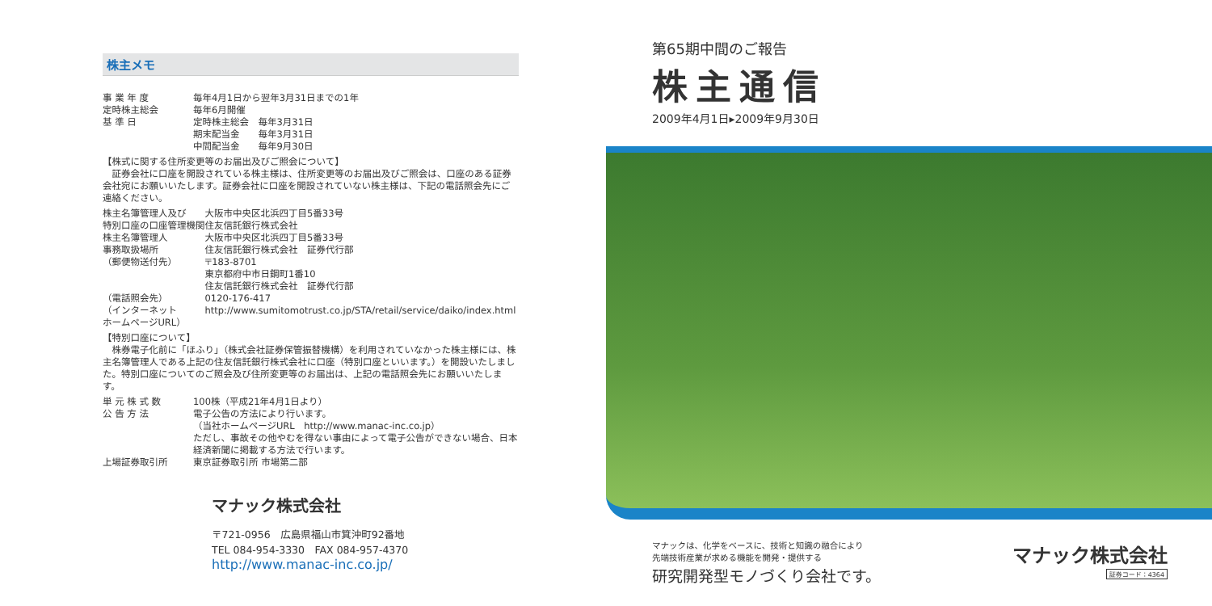株主メモ
| 事 業 年 度 | 毎年4月1日から翌年3月31日までの1年 |
| 定時株主総会 | 毎年6月開催 |
| 基 準 日 | 定時株主総会 毎年3月31日 期末配当金 毎年3月31日 中間配当金 毎年9月30日 |
【株式に関する住所変更等のお届出及びご照会について】
　証券会社に口座を開設されている株主様は、住所変更等のお届出及びご照会は、口座のある証券会社宛にお願いいたします。証券会社に口座を開設されていない株主様は、下記の電話照会先にご連絡ください。
| 株主名簿管理人及び 特別口座の口座管理機関 | 大阪市中央区北浜四丁目5番33号 住友信託銀行株式会社 |
| 株主名簿管理人 事務取扱場所 （郵便物送付先） | 大阪市中央区北浜四丁目5番33号 住友信託銀行株式会社 証券代行部 〒183-8701 東京都府中市日鋼町1番10 住友信託銀行株式会社 証券代行部 |
| （電話照会先） | 0120-176-417 |
| （インターネット ホームページURL） | http://www.sumitomotrust.co.jp/STA/retail/service/daiko/index.html |
【特別口座について】
　株券電子化前に「ほふり」（株式会社証券保管振替機構）を利用されていなかった株主様には、株主名簿管理人である上記の住友信託銀行株式会社に口座（特別口座といいます。）を開設いたしました。特別口座についてのご照会及び住所変更等のお届出は、上記の電話照会先にお願いいたします。
| 単 元 株 式 数 | 100株（平成21年4月1日より） |
| 公 告 方 法 | 電子公告の方法により行います。 （当社ホームページURL http://www.manac-inc.co.jp） ただし、事故その他やむを得ない事由によって電子公告ができない場合、日本経済新聞に掲載する方法で行います。 |
| 上場証券取引所 | 東京証券取引所 市場第二部 |
マナック株式会社
〒721-0956　広島県福山市箕沖町92番地
TEL 084-954-3330　FAX 084-957-4370
http://www.manac-inc.co.jp/
第65期中間のご報告
株主通信
2009年4月1日▸2009年9月30日
マナックは、化学をベースに、技術と知識の融合により
先端技術産業が求める機能を開発・提供する
研究開発型モノづくり会社です。
マナック株式会社
証券コード：4364